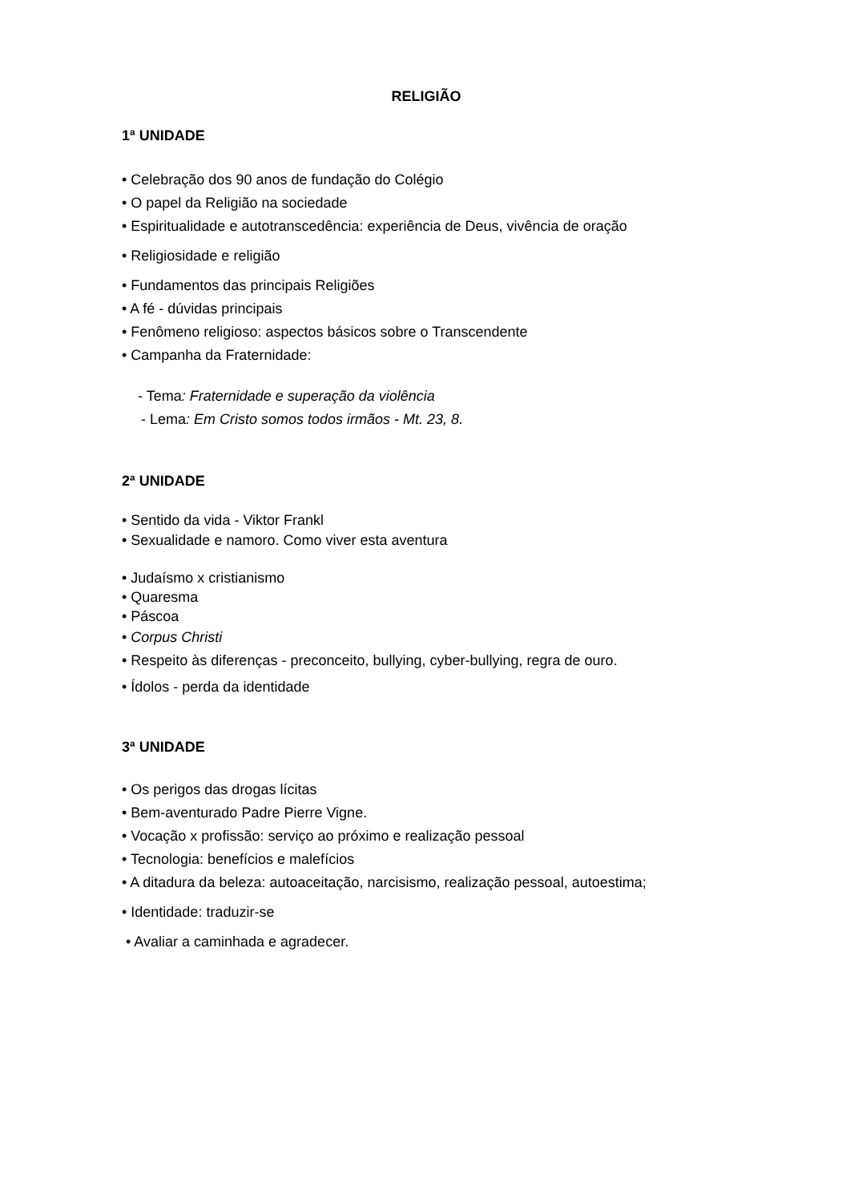RELIGIÃO
1ª UNIDADE
• Celebração dos 90 anos de fundação do Colégio
• O papel da Religião na sociedade
• Espiritualidade e autotranscedência: experiência de Deus, vivência de oração
• Religiosidade e religião
• Fundamentos das principais Religiões
• A fé - dúvidas principais
• Fenômeno religioso: aspectos básicos sobre o Transcendente
• Campanha da Fraternidade:
- Tema: Fraternidade e superação da violência
- Lema: Em Cristo somos todos irmãos - Mt. 23, 8.
2ª UNIDADE
• Sentido da vida - Viktor Frankl
• Sexualidade e namoro. Como viver esta aventura
• Judaísmo x cristianismo
• Quaresma
• Páscoa
• Corpus Christi
• Respeito às diferenças - preconceito, bullying, cyber-bullying, regra de ouro.
• Ídolos - perda da identidade
3ª UNIDADE
• Os perigos das drogas lícitas
• Bem-aventurado Padre Pierre Vigne.
• Vocação x profissão: serviço ao próximo e realização pessoal
• Tecnologia: benefícios e malefícios
• A ditadura da beleza: autoaceitação, narcisismo, realização pessoal, autoestima;
• Identidade: traduzir-se
• Avaliar a caminhada e agradecer.